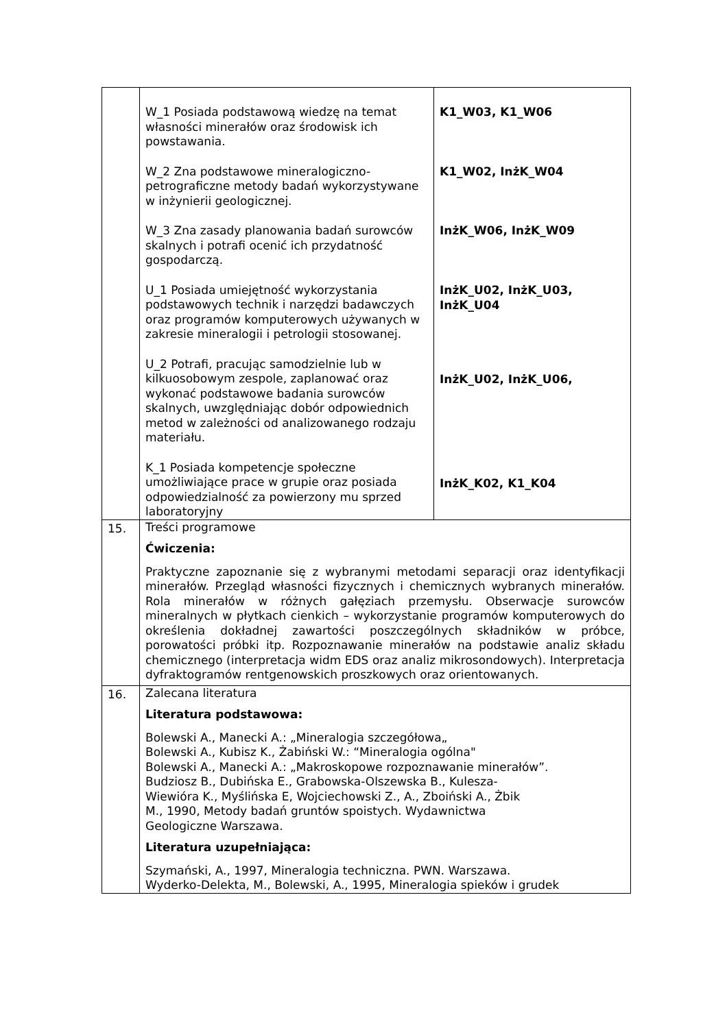| | W_1 Posiada podstawową wiedzę na temat własności minerałów oraz środowisk ich powstawania. W_2 Zna podstawowe mineralogiczno-petrograficzne metody badań wykorzystywane w inżynierii geologicznej. W_3 Zna zasady planowania badań surowców skalnych i potrafi ocenić ich przydatność gospodarczą. U_1 Posiada umiejętność wykorzystania podstawowych technik i narzędzi badawczych oraz programów komputerowych używanych w zakresie mineralogii i petrologii stosowanej. U_2 Potrafi, pracując samodzielnie lub w kilkuosobowym zespole, zaplanować oraz wykonać podstawowe badania surowców skalnych, uwzględniając dobór odpowiednich metod w zależności od analizowanego rodzaju materiału. K_1 Posiada kompetencje społeczne umożliwiające prace w grupie oraz posiada odpowiedzialność za powierzony mu sprzed laboratoryjny | K1_W03, K1_W06 K1_W02, InżK_W04 InżK_W06, InżK_W09 InżK_U02, InżK_U03, InżK_U04 InżK_U02, InżK_U06, InżK_K02, K1_K04 |
| 15. | Treści programowe Ćwiczenia: Praktyczne zapoznanie się z wybranymi metodami separacji oraz identyfikacji minerałów. Przegląd własności fizycznych i chemicznych wybranych minerałów. Rola minerałów w różnych gałęziach przemysłu. Obserwacje surowców mineralnych w płytkach cienkich – wykorzystanie programów komputerowych do określenia dokładnej zawartości poszczególnych składników w próbce, porowatości próbki itp. Rozpoznawanie minerałów na podstawie analiz składu chemicznego (interpretacja widm EDS oraz analiz mikrosondowych). Interpretacja dyfraktogramów rentgenowskich proszkowych oraz orientowanych. | |
| 16. | Zalecana literatura Literatura podstawowa: Bolewski A., Manecki A.: „Mineralogia szczegółowa„ Bolewski A., Kubisz K., Żabiński W.: “Mineralogia ogólna" Bolewski A., Manecki A.: „Makroskopowe rozpoznawanie minerałów”. Budziosz B., Dubińska E., Grabowska-Olszewska B., Kulesza- Wiewióra K., Myślińska E, Wojciechowski Z., A., Zboiński A., Żbik M., 1990, Metody badań gruntów spoistych. Wydawnictwa Geologiczne Warszawa. Literatura uzupełniająca: Szymański, A., 1997, Mineralogia techniczna. PWN. Warszawa. Wyderko-Delekta, M., Bolewski, A., 1995, Mineralogia spieków i grudek | |